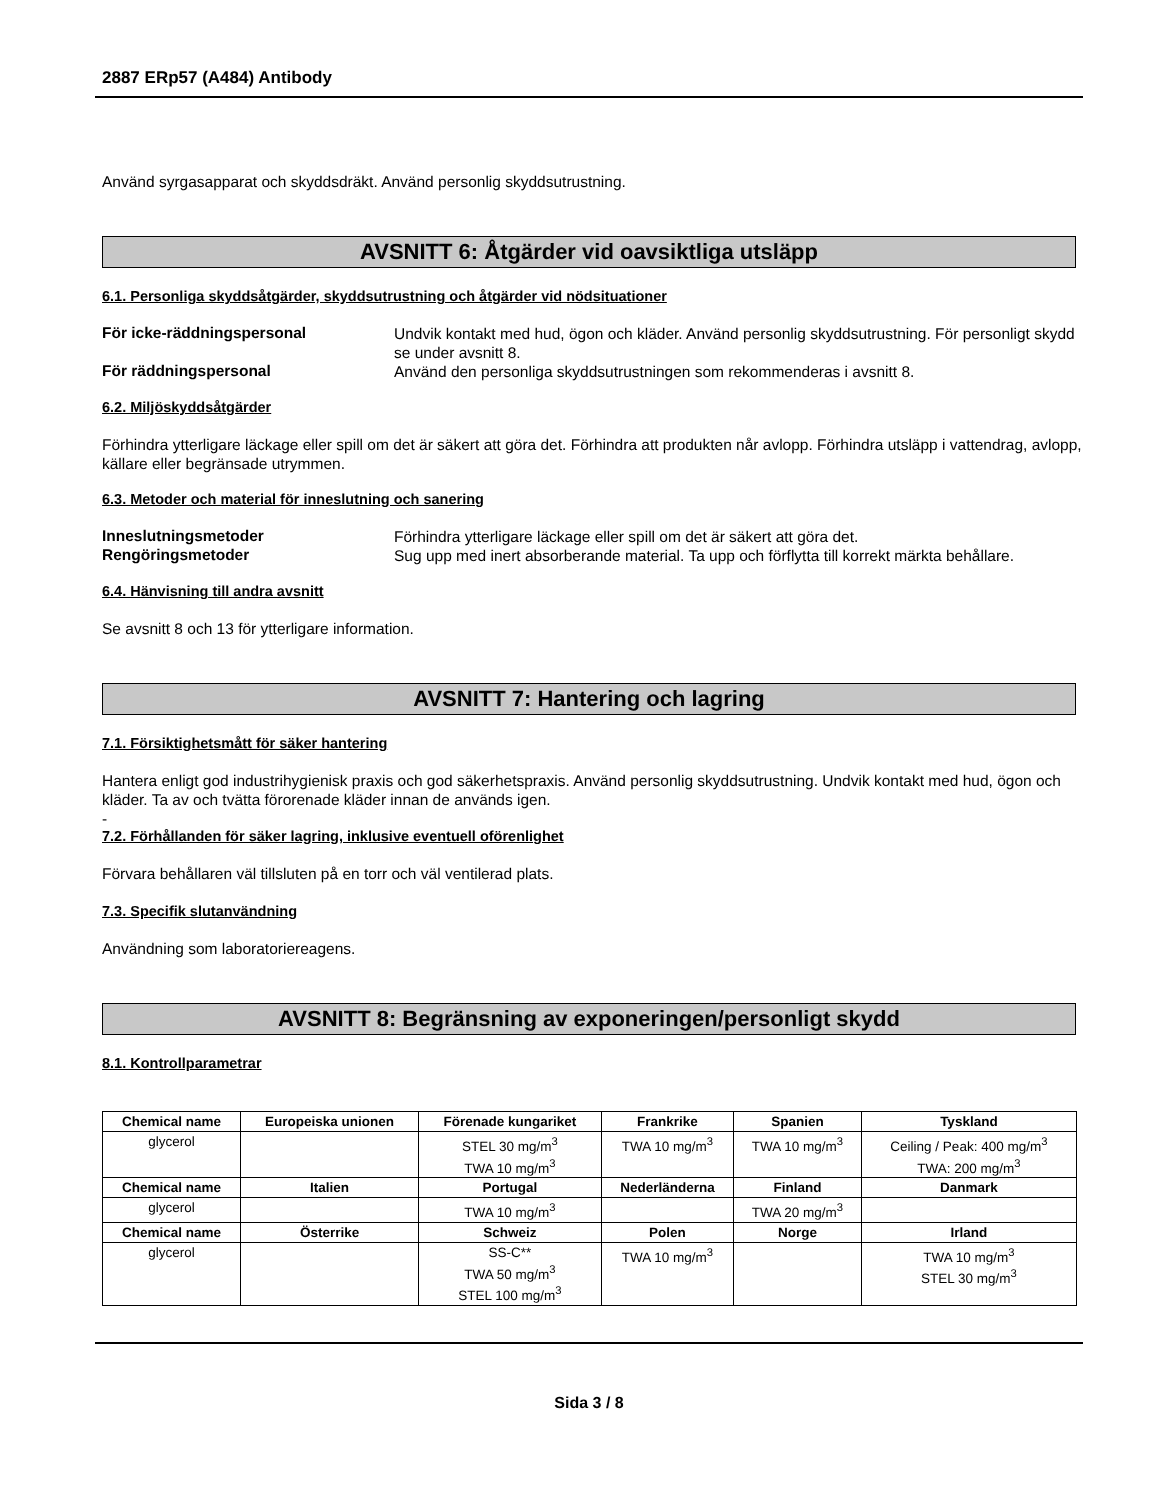2887 ERp57 (A484) Antibody
Använd syrgasapparat och skyddsdräkt. Använd personlig skyddsutrustning.
AVSNITT 6: Åtgärder vid oavsiktliga utsläpp
6.1. Personliga skyddsåtgärder, skyddsutrustning och åtgärder vid nödsituationer
För icke-räddningspersonal
Undvik kontakt med hud, ögon och kläder. Använd personlig skyddsutrustning. För personligt skydd se under avsnitt 8.
För räddningspersonal
Använd den personliga skyddsutrustningen som rekommenderas i avsnitt 8.
6.2. Miljöskyddsåtgärder
Förhindra ytterligare läckage eller spill om det är säkert att göra det. Förhindra att produkten når avlopp. Förhindra utsläpp i vattendrag, avlopp, källare eller begränsade utrymmen.
6.3. Metoder och material för inneslutning och sanering
Inneslutningsmetoder
Förhindra ytterligare läckage eller spill om det är säkert att göra det.
Rengöringsmetoder
Sug upp med inert absorberande material. Ta upp och förflytta till korrekt märkta behållare.
6.4. Hänvisning till andra avsnitt
Se avsnitt 8 och 13 för ytterligare information.
AVSNITT 7: Hantering och lagring
7.1. Försiktighetsmått för säker hantering
Hantera enligt god industrihygienisk praxis och god säkerhetspraxis. Använd personlig skyddsutrustning. Undvik kontakt med hud, ögon och kläder. Ta av och tvätta förorenade kläder innan de används igen.
-
7.2. Förhållanden för säker lagring, inklusive eventuell oförenlighet
Förvara behållaren väl tillsluten på en torr och väl ventilerad plats.
7.3. Specifik slutanvändning
Användning som laboratoriereagens.
AVSNITT 8: Begränsning av exponeringen/personligt skydd
8.1. Kontrollparametrar
| Chemical name | Europeiska unionen | Förenade kungariket | Frankrike | Spanien | Tyskland |
| --- | --- | --- | --- | --- | --- |
| glycerol | | STEL 30 mg/m<sup>3</sup> TWA 10 mg/m<sup>3</sup> | TWA 10 mg/m<sup>3</sup> | TWA 10 mg/m<sup>3</sup> | Ceiling / Peak: 400 mg/m<sup>3</sup> TWA: 200 mg/m<sup>3</sup> |
| Chemical name | Italien | Portugal | Nederländerna | Finland | Danmark |
| glycerol | | TWA 10 mg/m<sup>3</sup> | | TWA 20 mg/m<sup>3</sup> | |
| Chemical name | Österrike | Schweiz | Polen | Norge | Irland |
| glycerol | | SS-C** TWA 50 mg/m<sup>3</sup> STEL 100 mg/m<sup>3</sup> | TWA 10 mg/m<sup>3</sup> | | TWA 10 mg/m<sup>3</sup> STEL 30 mg/m<sup>3</sup> |
Sida 3 / 8